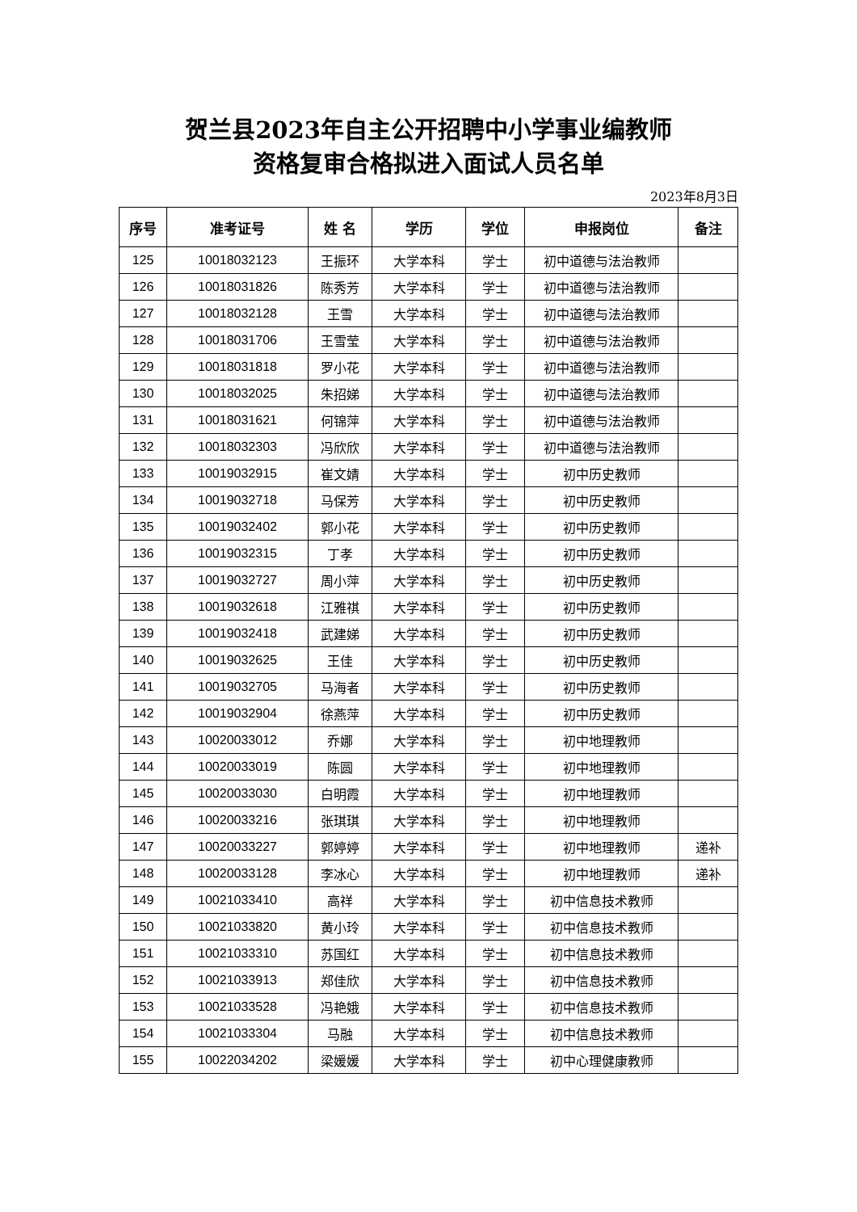贺兰县2023年自主公开招聘中小学事业编教师
资格复审合格拟进入面试人员名单
2023年8月3日
| 序号 | 准考证号 | 姓 名 | 学历 | 学位 | 申报岗位 | 备注 |
| --- | --- | --- | --- | --- | --- | --- |
| 125 | 10018032123 | 王振环 | 大学本科 | 学士 | 初中道德与法治教师 | |
| 126 | 10018031826 | 陈秀芳 | 大学本科 | 学士 | 初中道德与法治教师 | |
| 127 | 10018032128 | 王雪 | 大学本科 | 学士 | 初中道德与法治教师 | |
| 128 | 10018031706 | 王雪莹 | 大学本科 | 学士 | 初中道德与法治教师 | |
| 129 | 10018031818 | 罗小花 | 大学本科 | 学士 | 初中道德与法治教师 | |
| 130 | 10018032025 | 朱招娣 | 大学本科 | 学士 | 初中道德与法治教师 | |
| 131 | 10018031621 | 何锦萍 | 大学本科 | 学士 | 初中道德与法治教师 | |
| 132 | 10018032303 | 冯欣欣 | 大学本科 | 学士 | 初中道德与法治教师 | |
| 133 | 10019032915 | 崔文婧 | 大学本科 | 学士 | 初中历史教师 | |
| 134 | 10019032718 | 马保芳 | 大学本科 | 学士 | 初中历史教师 | |
| 135 | 10019032402 | 郭小花 | 大学本科 | 学士 | 初中历史教师 | |
| 136 | 10019032315 | 丁孝 | 大学本科 | 学士 | 初中历史教师 | |
| 137 | 10019032727 | 周小萍 | 大学本科 | 学士 | 初中历史教师 | |
| 138 | 10019032618 | 江雅祺 | 大学本科 | 学士 | 初中历史教师 | |
| 139 | 10019032418 | 武建娣 | 大学本科 | 学士 | 初中历史教师 | |
| 140 | 10019032625 | 王佳 | 大学本科 | 学士 | 初中历史教师 | |
| 141 | 10019032705 | 马海者 | 大学本科 | 学士 | 初中历史教师 | |
| 142 | 10019032904 | 徐燕萍 | 大学本科 | 学士 | 初中历史教师 | |
| 143 | 10020033012 | 乔娜 | 大学本科 | 学士 | 初中地理教师 | |
| 144 | 10020033019 | 陈圆 | 大学本科 | 学士 | 初中地理教师 | |
| 145 | 10020033030 | 白明霞 | 大学本科 | 学士 | 初中地理教师 | |
| 146 | 10020033216 | 张琪琪 | 大学本科 | 学士 | 初中地理教师 | |
| 147 | 10020033227 | 郭婷婷 | 大学本科 | 学士 | 初中地理教师 | 递补 |
| 148 | 10020033128 | 李冰心 | 大学本科 | 学士 | 初中地理教师 | 递补 |
| 149 | 10021033410 | 高祥 | 大学本科 | 学士 | 初中信息技术教师 | |
| 150 | 10021033820 | 黄小玲 | 大学本科 | 学士 | 初中信息技术教师 | |
| 151 | 10021033310 | 苏国红 | 大学本科 | 学士 | 初中信息技术教师 | |
| 152 | 10021033913 | 郑佳欣 | 大学本科 | 学士 | 初中信息技术教师 | |
| 153 | 10021033528 | 冯艳娥 | 大学本科 | 学士 | 初中信息技术教师 | |
| 154 | 10021033304 | 马融 | 大学本科 | 学士 | 初中信息技术教师 | |
| 155 | 10022034202 | 梁媛媛 | 大学本科 | 学士 | 初中心理健康教师 | |